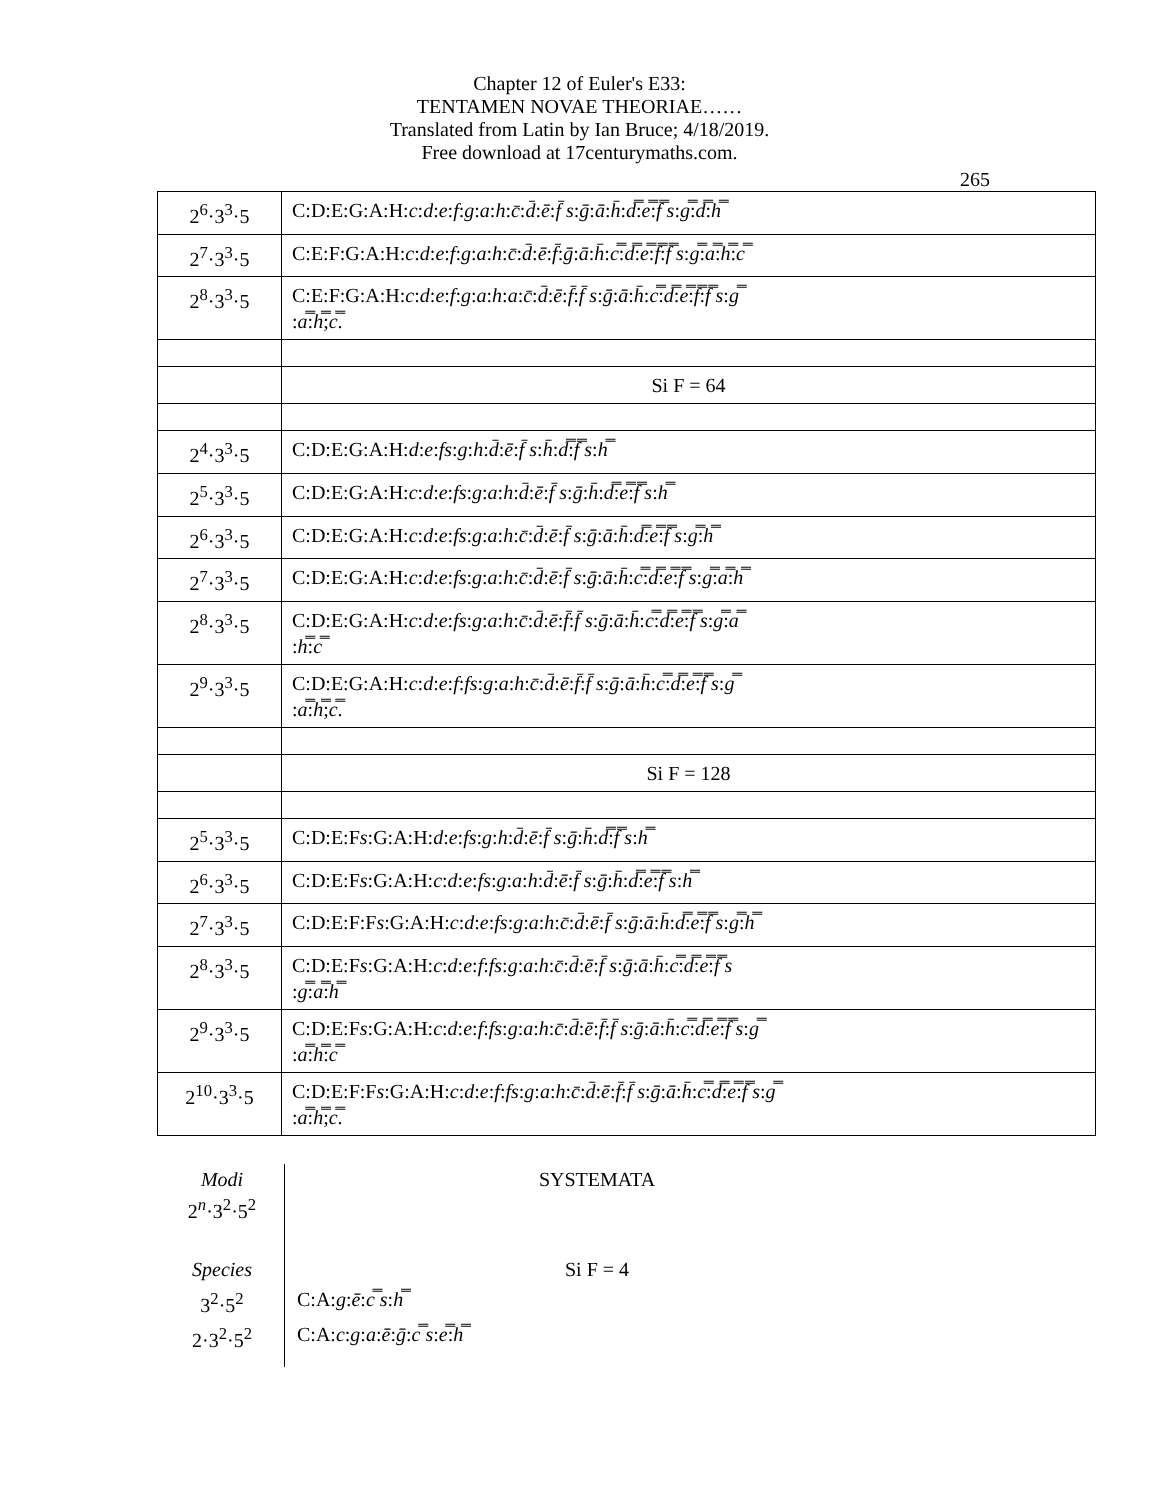Chapter 12 of Euler's E33:
TENTAMEN NOVAE THEORIAE……
Translated from Latin by Ian Bruce; 4/18/2019.
Free download at 17centurymaths.com.
265
| 2<sup>6</sup>·3<sup>3</sup>·5 | C:D:E:G:A:H: c : d : e : f : g : a : h : c̄ : d̄ : ē : f̄ s : ḡ : ā : h̄ : d̿ : e̿ : f̿ s : g̿ : d̿ : h̿ |
| 2<sup>7</sup>·3<sup>3</sup>·5 | C:E:F:G:A:H: c : d : e : f : g : a : h : c̄ : d̄ : ē : f̄ : ḡ : ā : h̄ : c̿ : d̿ : e̿ : f̿ : f̿ s : g̿ : a̿ : h̿ : c̿ |
| 2<sup>8</sup>·3<sup>3</sup>·5 | C:E:F:G:A:H: c : d : e : f : g : a : h : a : c̄ : d̄ : ē : f̄ : f̄ s : ḡ : ā : h̄ : c̿ : d̿ : e̿ : f̿ : f̿ s : g̿ : a̿ : h̿ ; c̿ . |
| | Si F = 64 |
| 2<sup>4</sup>·3<sup>3</sup>·5 | C:D:E:G:A:H: d : e : fs : g : h : d̄ : ē : f̄ s : h̄ : d̿ : f̿ s : h̿ |
| 2<sup>5</sup>·3<sup>3</sup>·5 | C:D:E:G:A:H: c : d : e : fs : g : a : h : d̄ : ē : f̄ s : ḡ : h̄ : d̿ : e̿ : f̿ s : h̿ |
| 2<sup>6</sup>·3<sup>3</sup>·5 | C:D:E:G:A:H: c : d : e : fs : g : a : h : c̄ : d̄ : ē : f̄ s : ḡ : ā : h̄ : d̿ : e̿ : f̿ s : g̿ : h̿ |
| 2<sup>7</sup>·3<sup>3</sup>·5 | C:D:E:G:A:H: c : d : e : fs : g : a : h : c̄ : d̄ : ē : f̄ s : ḡ : ā : h̄ : c̿ : d̿ : e̿ : f̿ s : g̿ : a̿ : h̿ |
| 2<sup>8</sup>·3<sup>3</sup>·5 | C:D:E:G:A:H: c : d : e : fs : g : a : h : c̄ : d̄ : ē : f̄ : f̄ s : ḡ : ā : h̄ : c̿ : d̿ : e̿ : f̿ s : g̿ : a̿ : h̿ : c̿ |
| 2<sup>9</sup>·3<sup>3</sup>·5 | C:D:E:G:A:H: c : d : e : f : fs : g : a : h : c̄ : d̄ : ē : f̄ : f̄ s : ḡ : ā : h̄ : c̿ : d̿ : e̿ : f̿ s : g̿ : a̿ : h̿ ; c̿ . |
| | Si F = 128 |
| 2<sup>5</sup>·3<sup>3</sup>·5 | C:D:E:F s :G:A:H: d : e : fs : g : h : d̄ : ē : f̄ s : ḡ : h̄ : d̿ : f̿ s : h̿ |
| 2<sup>6</sup>·3<sup>3</sup>·5 | C:D:E:F s :G:A:H: c : d : e : fs : g : a : h : d̄ : ē : f̄ s : ḡ : h̄ : d̿ : e̿ : f̿ s : h̿ |
| 2<sup>7</sup>·3<sup>3</sup>·5 | C:D:E:F:F s :G:A:H: c : d : e : fs : g : a : h : c̄ : d̄ : ē : f̄ s : ḡ : ā : h̄ : d̿ : e̿ : f̿ s : g̿ : h̿ |
| 2<sup>8</sup>·3<sup>3</sup>·5 | C:D:E:F s :G:A:H: c : d : e : f : fs : g : a : h : c̄ : d̄ : ē : f̄ s : ḡ : ā : h̄ : c̿ : d̿ : e̿ : f̿ s : g̿ : a̿ : h̿ |
| 2<sup>9</sup>·3<sup>3</sup>·5 | C:D:E:F s :G:A:H: c : d : e : f : fs : g : a : h : c̄ : d̄ : ē : f̄ : f̄ s : ḡ : ā : h̄ : c̿ : d̿ : e̿ : f̿ s : g̿ : a̿ : h̿ : c̿ |
| 2<sup>10</sup>·3<sup>3</sup>·5 | C:D:E:F:F s :G:A:H: c : d : e : f : fs : g : a : h : c̄ : d̄ : ē : f̄ : f̄ s : ḡ : ā : h̄ : c̿ : d̿ : e̿ : f̿ s : g̿ : a̿ : h̿ ; c̿ . |
| Modi 2<sup>n</sup>·3<sup>2</sup>·5<sup>2</sup> | SYSTEMATA |
| Species | Si F = 4 |
| 3<sup>2</sup>·5<sup>2</sup> | C:A: g : ē : c̿ s : h̿ |
| 2·3<sup>2</sup>·5<sup>2</sup> | C:A: c : g : a : ē : ḡ : c̿ s : e̿ : h̿ |